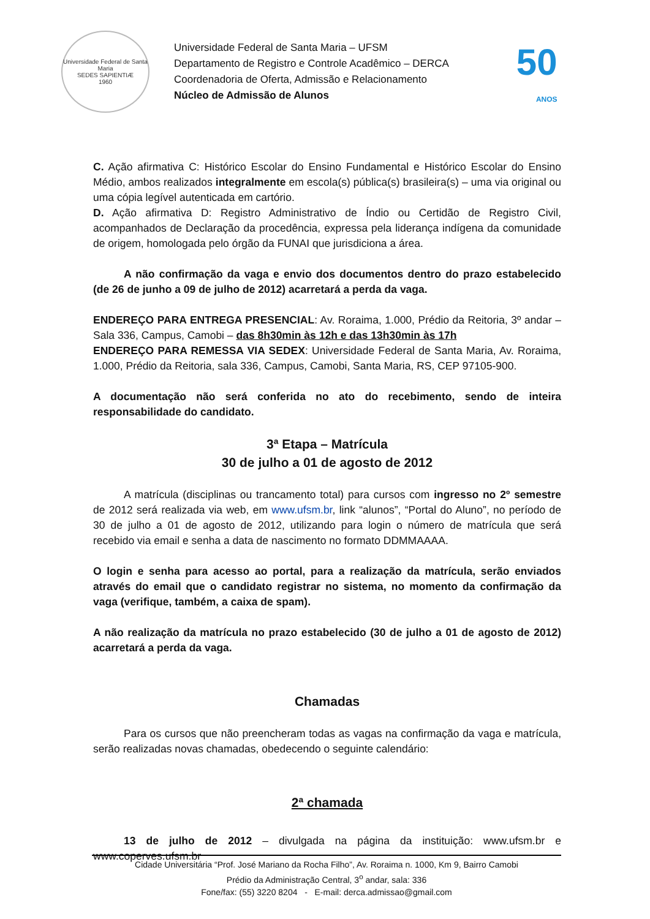Universidade Federal de Santa Maria
SEDES SAPIENTIÆ
1960
Universidade Federal de Santa Maria – UFSM
Departamento de Registro e Controle Acadêmico – DERCA
Coordenadoria de Oferta, Admissão e Relacionamento
Núcleo de Admissão de Alunos
50
ANOS
C. Ação afirmativa C: Histórico Escolar do Ensino Fundamental e Histórico Escolar do Ensino Médio, ambos realizados integralmente em escola(s) pública(s) brasileira(s) – uma via original ou uma cópia legível autenticada em cartório.
D. Ação afirmativa D: Registro Administrativo de Índio ou Certidão de Registro Civil, acompanhados de Declaração da procedência, expressa pela liderança indígena da comunidade de origem, homologada pelo órgão da FUNAI que jurisdiciona a área.
A não confirmação da vaga e envio dos documentos dentro do prazo estabelecido (de 26 de junho a 09 de julho de 2012) acarretará a perda da vaga.
ENDEREÇO PARA ENTREGA PRESENCIAL: Av. Roraima, 1.000, Prédio da Reitoria, 3º andar – Sala 336, Campus, Camobi – das 8h30min às 12h e das 13h30min às 17h
ENDEREÇO PARA REMESSA VIA SEDEX: Universidade Federal de Santa Maria, Av. Roraima, 1.000, Prédio da Reitoria, sala 336, Campus, Camobi, Santa Maria, RS, CEP 97105-900.
A documentação não será conferida no ato do recebimento, sendo de inteira responsabilidade do candidato.
3ª Etapa – Matrícula
30 de julho a 01 de agosto de 2012
A matrícula (disciplinas ou trancamento total) para cursos com ingresso no 2º semestre de 2012 será realizada via web, em www.ufsm.br, link “alunos”, “Portal do Aluno”, no período de 30 de julho a 01 de agosto de 2012, utilizando para login o número de matrícula que será recebido via email e senha a data de nascimento no formato DDMMAAAA.
O login e senha para acesso ao portal, para a realização da matrícula, serão enviados através do email que o candidato registrar no sistema, no momento da confirmação da vaga (verifique, também, a caixa de spam).
A não realização da matrícula no prazo estabelecido (30 de julho a 01 de agosto de 2012) acarretará a perda da vaga.
Chamadas
Para os cursos que não preencheram todas as vagas na confirmação da vaga e matrícula, serão realizadas novas chamadas, obedecendo o seguinte calendário:
2ª chamada
13 de julho de 2012 – divulgada na página da instituição: www.ufsm.br e www.coperves.ufsm.br
Cidade Universitária “Prof. José Mariano da Rocha Filho”, Av. Roraima n. 1000, Km 9, Bairro Camobi
Prédio da Administração Central, 3<sup>o</sup> andar, sala: 336
Fone/fax: (55) 3220 8204 - E-mail: derca.admissao@gmail.com